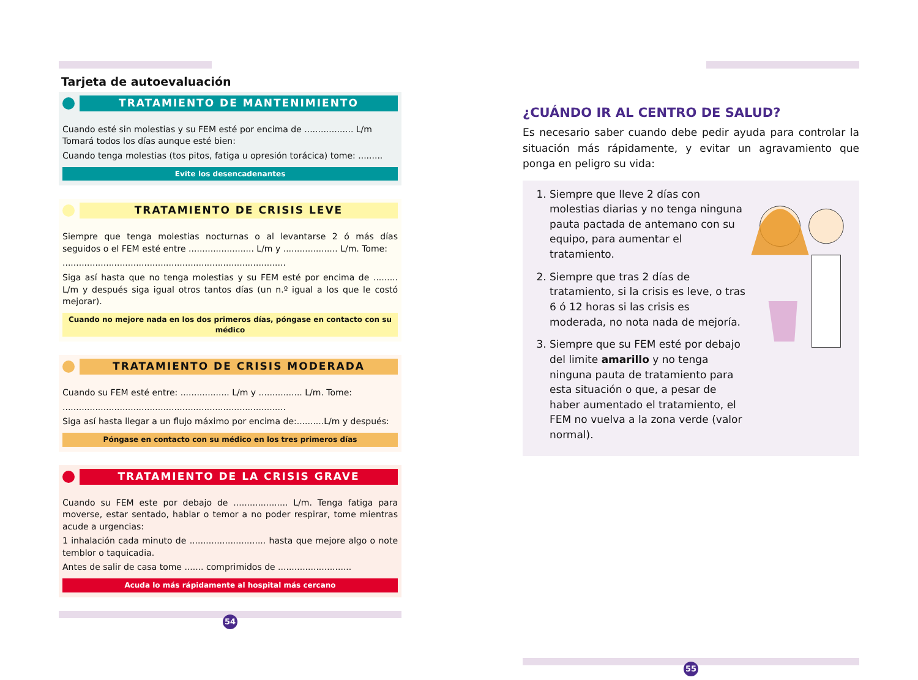Tarjeta de autoevaluación
TRATAMIENTO DE MANTENIMIENTO
Cuando esté sin molestias y su FEM esté por encima de .................. L/m
Tomará todos los días aunque esté bien:
Cuando tenga molestias (tos pitos, fatiga u opresión torácica) tome: .........
Evite los desencadenantes
TRATAMIENTO DE CRISIS LEVE
Siempre que tenga molestias nocturnas o al levantarse 2 ó más días seguidos o el FEM esté entre ........................ L/m y .................... L/m. Tome:
..................................................................................
Siga así hasta que no tenga molestias y su FEM esté por encima de ......... L/m y después siga igual otros tantos días (un n.º igual a los que le costó mejorar).
Cuando no mejore nada en los dos primeros días, póngase en contacto con su médico
TRATAMIENTO DE CRISIS MODERADA
Cuando su FEM esté entre: .................. L/m y ................ L/m. Tome:
..................................................................................
Siga así hasta llegar a un flujo máximo por encima de:..........L/m y después:
Póngase en contacto con su médico en los tres primeros días
TRATAMIENTO DE LA CRISIS GRAVE
Cuando su FEM este por debajo de .................... L/m. Tenga fatiga para moverse, estar sentado, hablar o temor a no poder respirar, tome mientras acude a urgencias:
1 inhalación cada minuto de ............................ hasta que mejore algo o note temblor o taquicadia.
Antes de salir de casa tome ....... comprimidos de ...........................
Acuda lo más rápidamente al hospital más cercano
54
¿CUÁNDO IR AL CENTRO DE SALUD?
Es necesario saber cuando debe pedir ayuda para controlar la situación más rápidamente, y evitar un agravamiento que ponga en peligro su vida:
1. Siempre que lleve 2 días con molestias diarias y no tenga ninguna pauta pactada de antemano con su equipo, para aumentar el tratamiento.
2. Siempre que tras 2 días de tratamiento, si la crisis es leve, o tras 6 ó 12 horas si las crisis es moderada, no nota nada de mejoría.
3. Siempre que su FEM esté por debajo del limite amarillo y no tenga ninguna pauta de tratamiento para esta situación o que, a pesar de haber aumentado el tratamiento, el FEM no vuelva a la zona verde (valor normal).
55